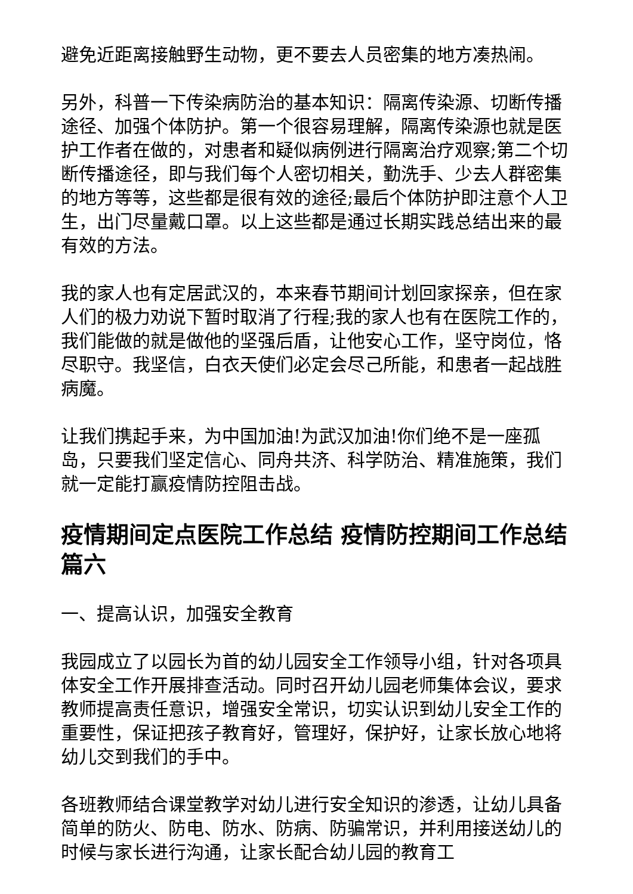避免近距离接触野生动物，更不要去人员密集的地方凑热闹。
另外，科普一下传染病防治的基本知识：隔离传染源、切断传播途径、加强个体防护。第一个很容易理解，隔离传染源也就是医护工作者在做的，对患者和疑似病例进行隔离治疗观察;第二个切断传播途径，即与我们每个人密切相关，勤洗手、少去人群密集的地方等等，这些都是很有效的途径;最后个体防护即注意个人卫生，出门尽量戴口罩。以上这些都是通过长期实践总结出来的最有效的方法。
我的家人也有定居武汉的，本来春节期间计划回家探亲，但在家人们的极力劝说下暂时取消了行程;我的家人也有在医院工作的，我们能做的就是做他的坚强后盾，让他安心工作，坚守岗位，恪尽职守。我坚信，白衣天使们必定会尽己所能，和患者一起战胜病魔。
让我们携起手来，为中国加油!为武汉加油!你们绝不是一座孤岛，只要我们坚定信心、同舟共济、科学防治、精准施策，我们就一定能打赢疫情防控阻击战。
疫情期间定点医院工作总结 疫情防控期间工作总结篇六
一、提高认识，加强安全教育
我园成立了以园长为首的幼儿园安全工作领导小组，针对各项具体安全工作开展排查活动。同时召开幼儿园老师集体会议，要求教师提高责任意识，增强安全常识，切实认识到幼儿安全工作的重要性，保证把孩子教育好，管理好，保护好，让家长放心地将幼儿交到我们的手中。
各班教师结合课堂教学对幼儿进行安全知识的渗透，让幼儿具备简单的防火、防电、防水、防病、防骗常识，并利用接送幼儿的时候与家长进行沟通，让家长配合幼儿园的教育工